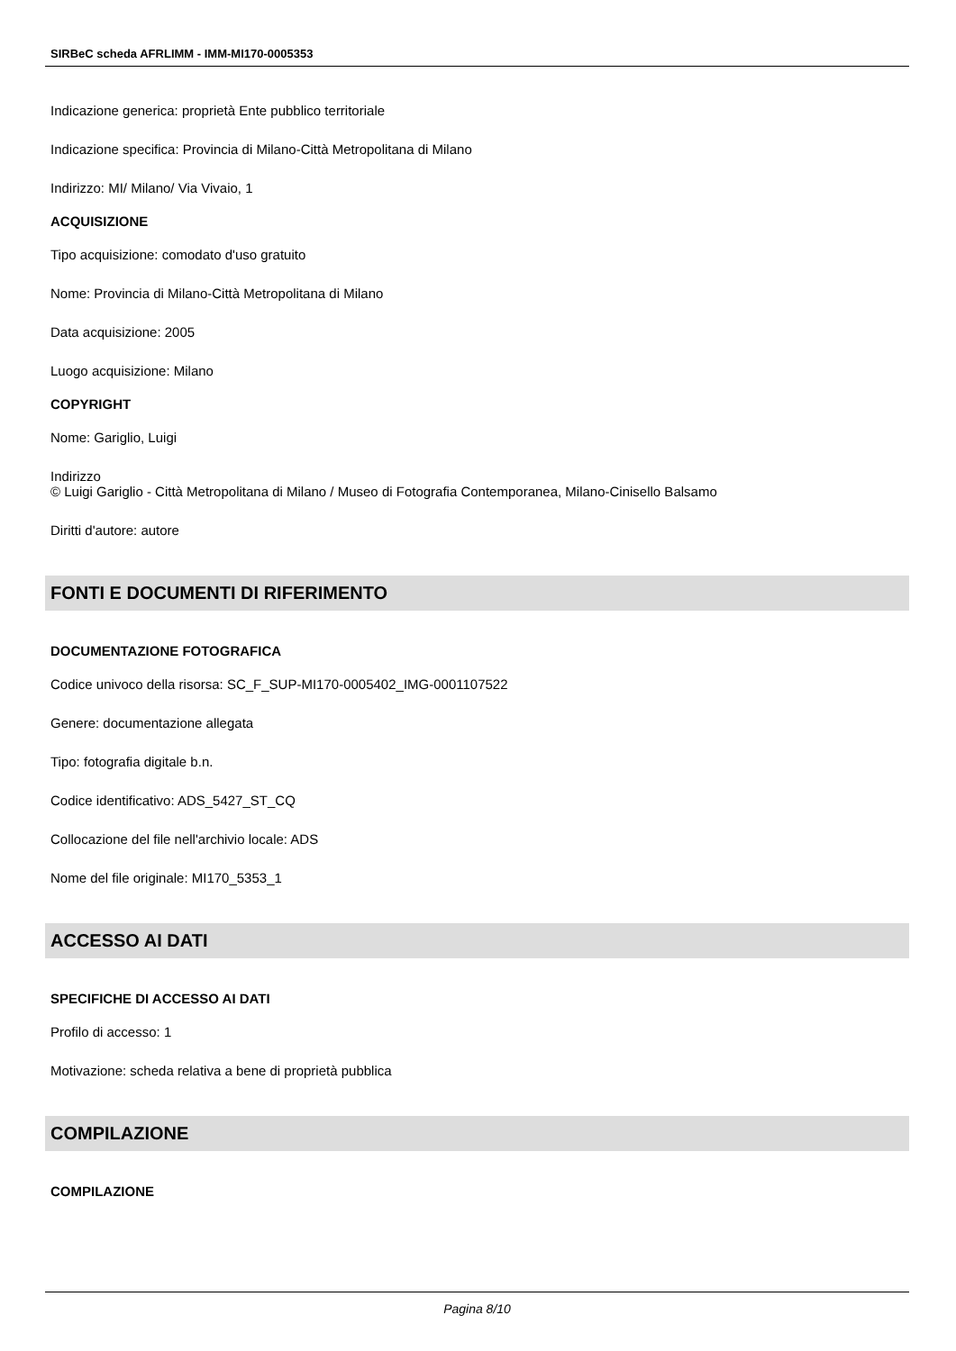SIRBeC scheda AFRLIMM - IMM-MI170-0005353
Indicazione generica: proprietà Ente pubblico territoriale
Indicazione specifica: Provincia di Milano-Città Metropolitana di Milano
Indirizzo: MI/ Milano/ Via Vivaio, 1
ACQUISIZIONE
Tipo acquisizione: comodato d'uso gratuito
Nome: Provincia di Milano-Città Metropolitana di Milano
Data acquisizione: 2005
Luogo acquisizione: Milano
COPYRIGHT
Nome: Gariglio, Luigi
Indirizzo
© Luigi Gariglio - Città Metropolitana di Milano / Museo di Fotografia Contemporanea, Milano-Cinisello Balsamo
Diritti d'autore: autore
FONTI E DOCUMENTI DI RIFERIMENTO
DOCUMENTAZIONE FOTOGRAFICA
Codice univoco della risorsa: SC_F_SUP-MI170-0005402_IMG-0001107522
Genere: documentazione allegata
Tipo: fotografia digitale b.n.
Codice identificativo: ADS_5427_ST_CQ
Collocazione del file nell'archivio locale: ADS
Nome del file originale: MI170_5353_1
ACCESSO AI DATI
SPECIFICHE DI ACCESSO AI DATI
Profilo di accesso: 1
Motivazione: scheda relativa a bene di proprietà pubblica
COMPILAZIONE
COMPILAZIONE
Pagina 8/10